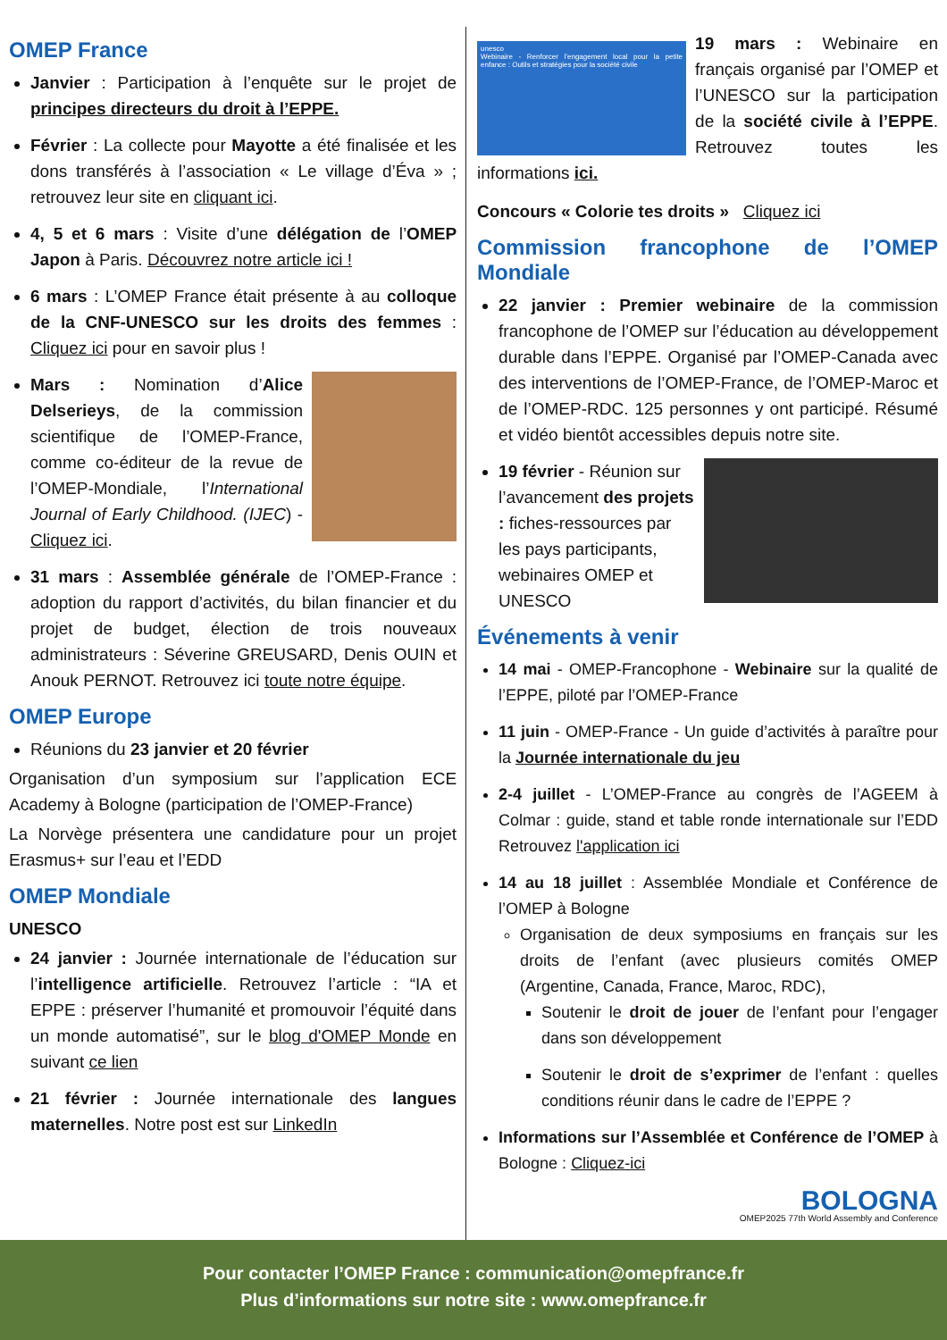OMEP France
Janvier : Participation à l’enquête sur le projet de principes directeurs du droit à l’EPPE.
Février : La collecte pour Mayotte a été finalisée et les dons transférés à l’association « Le village d’Éva » ; retrouvez leur site en cliquant ici.
4, 5 et 6 mars : Visite d’une délégation de l’OMEP Japon à Paris. Découvrez notre article ici !
6 mars : L’OMEP France était présente à au colloque de la CNF-UNESCO sur les droits des femmes : Cliquez ici pour en savoir plus !
Mars : Nomination d’Alice Delserieys, de la commission scientifique de l’OMEP-France, comme co-éditeur de la revue de l’OMEP-Mondiale, l’International Journal of Early Childhood. (IJEC) - Cliquez ici.
31 mars : Assemblée générale de l’OMEP-France : adoption du rapport d’activités, du bilan financier et du projet de budget, élection de trois nouveaux administrateurs : Séverine GREUSARD, Denis OUIN et Anouk PERNOT. Retrouvez ici toute notre équipe.
OMEP Europe
Réunions du 23 janvier et 20 février
Organisation d’un symposium sur l’application ECE Academy à Bologne (participation de l’OMEP-France)
La Norvège présentera une candidature pour un projet Erasmus+ sur l’eau et l’EDD
OMEP Mondiale
UNESCO
24 janvier : Journée internationale de l’éducation sur l’intelligence artificielle. Retrouvez l’article : “IA et EPPE : préserver l’humanité et promouvoir l’équité dans un monde automatisé”, sur le blog d'OMEP Monde en suivant ce lien
21 février : Journée internationale des langues maternelles. Notre post est sur LinkedIn
unesco
Webinaire - Renforcer l’engagement local pour la petite enfance : Outils et stratégies pour la société civile
19 mars : Webinaire en français organisé par l’OMEP et l’UNESCO sur la participation de la société civile à l’EPPE. Retrouvez toutes les informations ici.
Concours « Colorie tes droits » Cliquez ici
Commission francophone de l’OMEP Mondiale
22 janvier : Premier webinaire de la commission francophone de l’OMEP sur l’éducation au développement durable dans l’EPPE. Organisé par l’OMEP-Canada avec des interventions de l’OMEP-France, de l’OMEP-Maroc et de l’OMEP-RDC. 125 personnes y ont participé. Résumé et vidéo bientôt accessibles depuis notre site.
19 février - Réunion sur l’avancement des projets : fiches-ressources par les pays participants, webinaires OMEP et UNESCO
Événements à venir
14 mai - OMEP-Francophone - Webinaire sur la qualité de l’EPPE, piloté par l’OMEP-France
11 juin - OMEP-France - Un guide d’activités à paraître pour la Journée internationale du jeu
2-4 juillet - L’OMEP-France au congrès de l’AGEEM à Colmar : guide, stand et table ronde internationale sur l’EDD Retrouvez l'application ici
14 au 18 juillet : Assemblée Mondiale et Conférence de l’OMEP à Bologne
Organisation de deux symposiums en français sur les droits de l’enfant (avec plusieurs comités OMEP (Argentine, Canada, France, Maroc, RDC),
Soutenir le droit de jouer de l’enfant pour l’engager dans son développement
Soutenir le droit de s’exprimer de l’enfant : quelles conditions réunir dans le cadre de l’EPPE ?
Informations sur l’Assemblée et Conférence de l’OMEP à Bologne : Cliquez-ici
BOLOGNA
OMEP2025 77th World Assembly and Conference
Pour contacter l’OMEP France : communication@omepfrance.fr
Plus d’informations sur notre site : www.omepfrance.fr